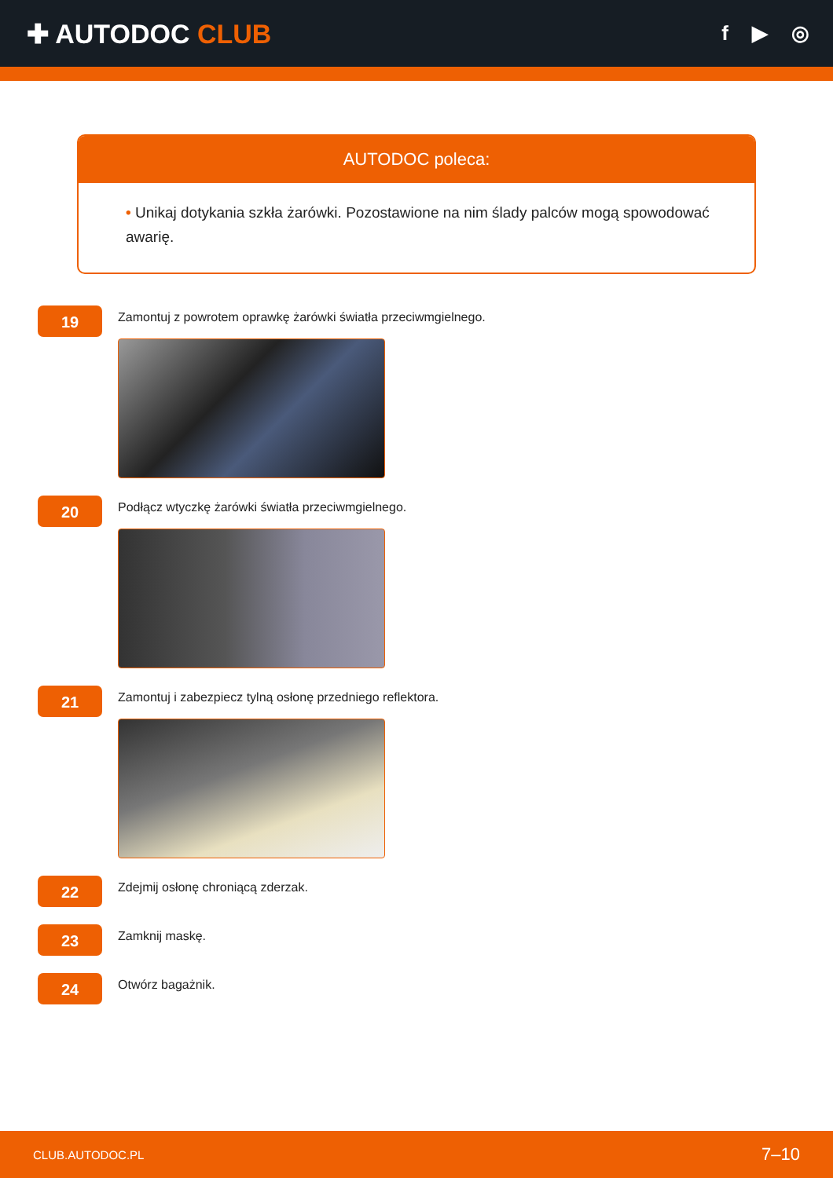✚ AUTODOC CLUB
f ▶ ◎
AUTODOC poleca:
• Unikaj dotykania szkła żarówki. Pozostawione na nim ślady palców mogą spowodować awarię.
19
Zamontuj z powrotem oprawkę żarówki światła przeciwmgielnego.
20
Podłącz wtyczkę żarówki światła przeciwmgielnego.
21
Zamontuj i zabezpiecz tylną osłonę przedniego reflektora.
22
Zdejmij osłonę chroniącą zderzak.
23
Zamknij maskę.
24
Otwórz bagażnik.
CLUB.AUTODOC.PL 7–10